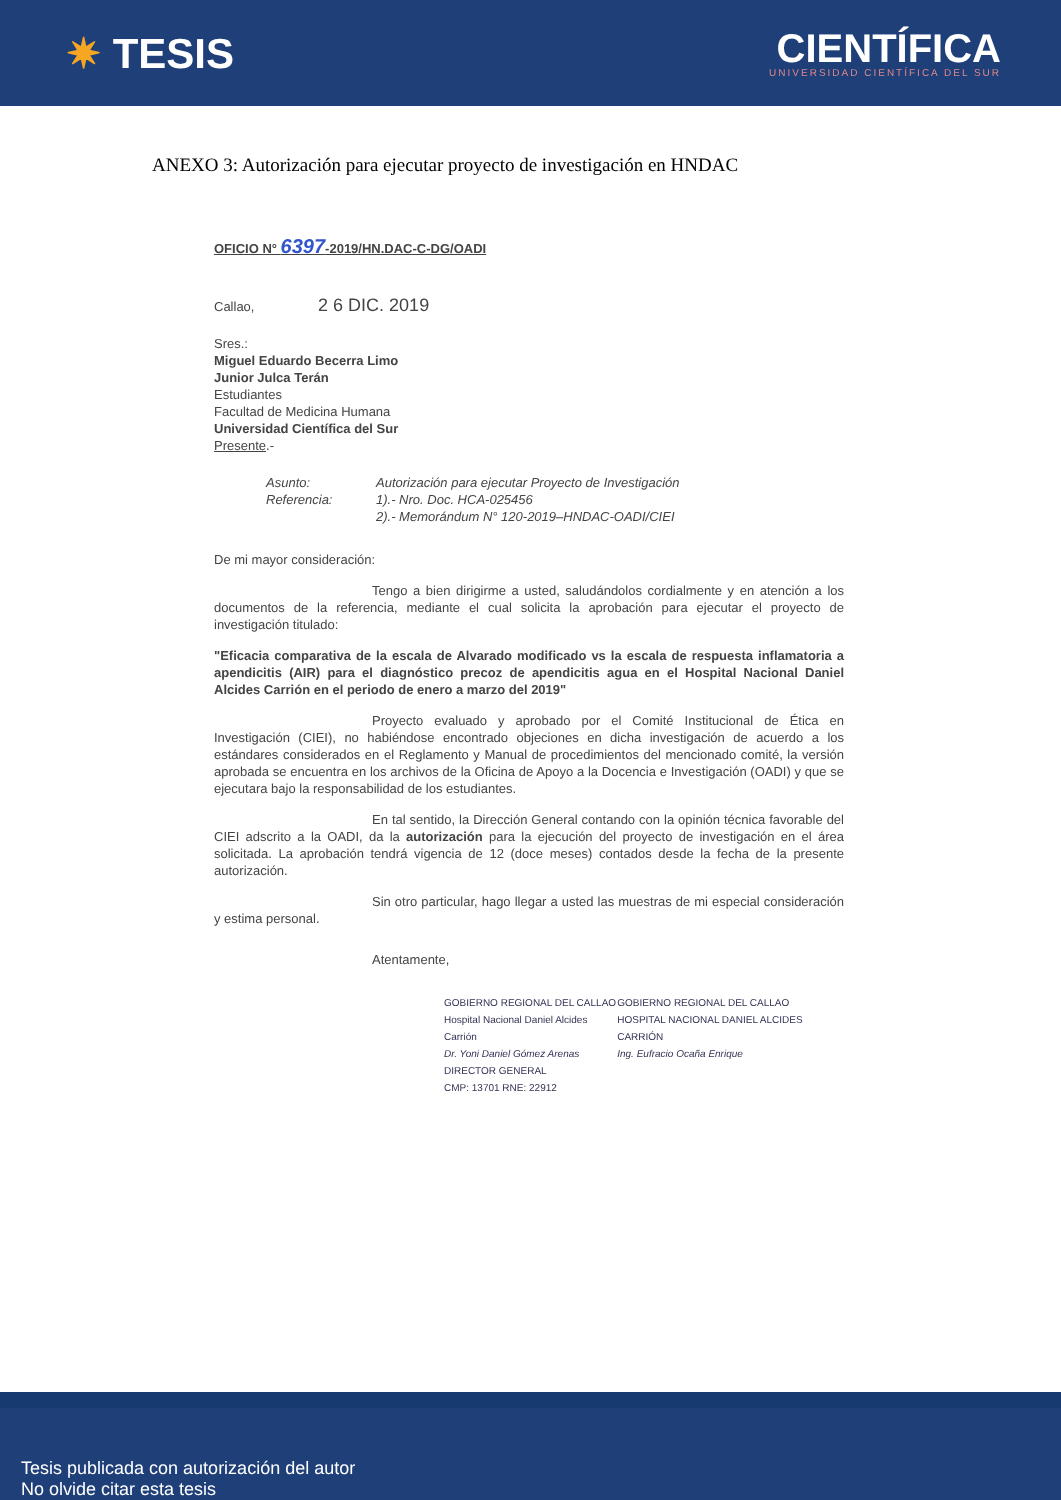✷ TESIS
CIENTÍFICA
UNIVERSIDAD CIENTÍFICA DEL SUR
ANEXO 3: Autorización para ejecutar proyecto de investigación en HNDAC
OFICIO N° 6397-2019/HN.DAC-C-DG/OADI
Callao, 2 6 DIC. 2019
Sres.:
Miguel Eduardo Becerra Limo
Junior Julca Terán
Estudiantes
Facultad de Medicina Humana
Universidad Científica del Sur
Presente.-
Asunto: Autorización para ejecutar Proyecto de Investigación Referencia: 1).- Nro. Doc. HCA-025456
2).- Memorándum N° 120-2019–HNDAC-OADI/CIEI
De mi mayor consideración:
Tengo a bien dirigirme a usted, saludándolos cordialmente y en atención a los documentos de la referencia, mediante el cual solicita la aprobación para ejecutar el proyecto de investigación titulado:
"Eficacia comparativa de la escala de Alvarado modificado vs la escala de respuesta inflamatoria a apendicitis (AIR) para el diagnóstico precoz de apendicitis agua en el Hospital Nacional Daniel Alcides Carrión en el periodo de enero a marzo del 2019"
Proyecto evaluado y aprobado por el Comité Institucional de Ética en Investigación (CIEI), no habiéndose encontrado objeciones en dicha investigación de acuerdo a los estándares considerados en el Reglamento y Manual de procedimientos del mencionado comité, la versión aprobada se encuentra en los archivos de la Oficina de Apoyo a la Docencia e Investigación (OADI) y que se ejecutara bajo la responsabilidad de los estudiantes.
En tal sentido, la Dirección General contando con la opinión técnica favorable del CIEI adscrito a la OADI, da la autorización para la ejecución del proyecto de investigación en el área solicitada. La aprobación tendrá vigencia de 12 (doce meses) contados desde la fecha de la presente autorización.
Sin otro particular, hago llegar a usted las muestras de mi especial consideración y estima personal.
Atentamente,
GOBIERNO REGIONAL DEL CALLAO
Hospital Nacional Daniel Alcides Carrión
Dr. Yoni Daniel Gómez Arenas
DIRECTOR GENERAL
CMP: 13701 RNE: 22912
GOBIERNO REGIONAL DEL CALLAO
HOSPITAL NACIONAL DANIEL ALCIDES CARRIÓN
Ing. Eufracio Ocaña Enrique
Tesis publicada con autorización del autor
No olvide citar esta tesis